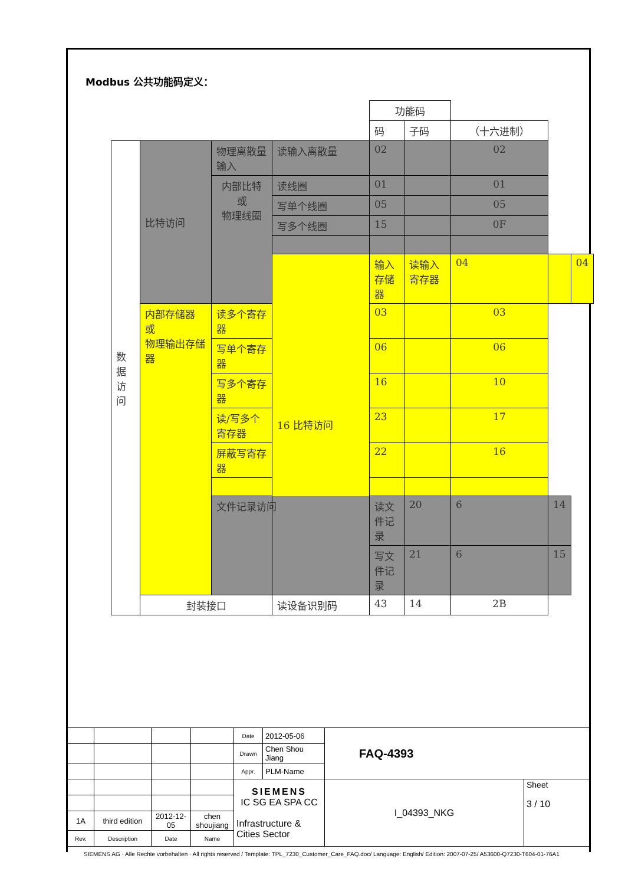Modbus 公共功能码定义：
| | | | | 功能码 | | | | |
| | | | | 码 | 子码 | （十六进制） | | |
| 数 据 访 问 | 比特访问 | 物理离散量输入 | 读输入离散量 | 02 | | 02 | | |
| | | 内部比特 或 物理线圈 | 读线圈 | 01 | | 01 | | |
| | | | 写单个线圈 | 05 | | 05 | | |
| | | | 写多个线圈 | 15 | | 0F | | |
| | | | 16 比特访问 | 输入存储器 | 读输入寄存器 | 04 | | 04 |
| | 内部存储器 或 物理输出存储器 | 读多个寄存器 | | 03 | | 03 | | |
| | | 写单个寄存器 | | 06 | | 06 | | |
| | | 写多个寄存器 | | 16 | | 10 | | |
| | | 读/写多个寄存器 | | 23 | | 17 | | |
| | | 屏蔽写寄存器 | | 22 | | 16 | | |
| | | 文件记录访问 | | 读文件记录 | 20 | 6 | 14 | |
| | | | | 写文件记录 | 21 | 6 | 15 | |
| | 封装接口 | | 读设备识别码 | 43 | 14 | 2B | | |
| | | | | Date | 2012-05-06 | FAQ-4393 | |
| | | | | Drawn | Chen Shou Jiang | | |
| | | | | Appr. | PLM-Name | | |
| | | | | SIEMENS IC SG EA SPA CC Infrastructure & Cities Sector | | I_04393_NKG | Sheet 3 / 10 |
| 1A | third edition | 2012-12-05 | chen shoujiang | | | | |
| Rev. | Description | Date | Name | | | | |
SIEMENS AG · Alle Rechte vorbehalten · All rights reserved / Template: TPL_7230_Customer_Care_FAQ.doc/ Language: English/ Edition: 2007-07-25/ A53600-Q7230-T604-01-76A1